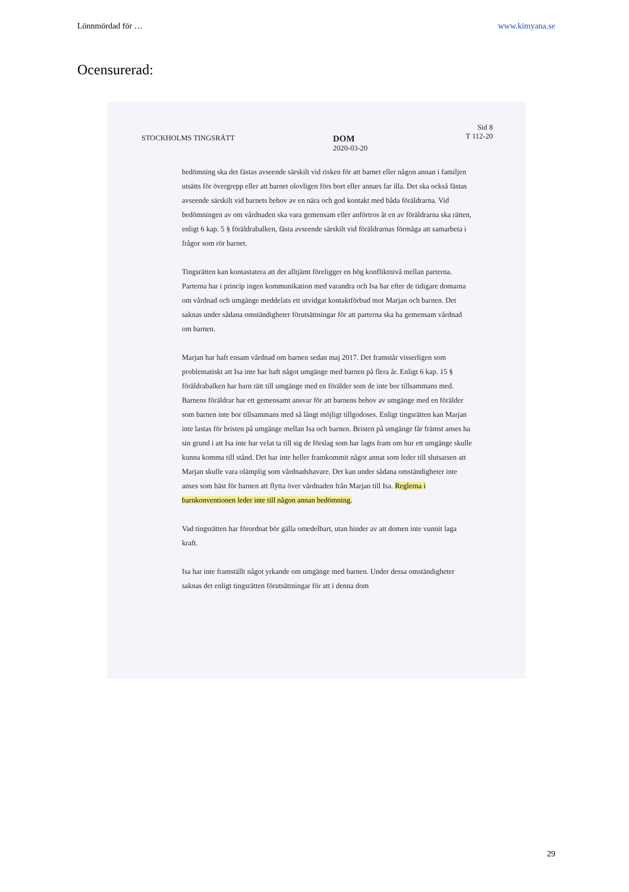Lönnmördad för … www.kimyana.se
Ocensurerad:
STOCKHOLMS TINGSRÄTT
DOM
2020-03-20
Sid 8
T 112-20
bedömning ska det fästas avseende särskilt vid risken för att barnet eller någon annan i familjen utsätts för övergrepp eller att barnet olovligen förs bort eller annars far illa. Det ska också fästas avseende särskilt vid barnets behov av en nära och god kontakt med båda föräldrarna. Vid bedömningen av om vårdnaden ska vara gemensam eller anförtros åt en av föräldrarna ska rätten, enligt 6 kap. 5 § föräldrabalken, fästa avseende särskilt vid föräldrarnas förmåga att samarbeta i frågor som rör barnet.
Tingsrätten kan kontastatera att det alltjämt föreligger en hög konfliktnivå mellan parterna. Parterna har i princip ingen kommunikation med varandra och Isa har efter de tidigare domarna om vårdnad och umgänge meddelats ett utvidgat kontaktförbud mot Marjan och barnen. Det saknas under sådana omständigheter förutsättningar för att parterna ska ha gemensam vårdnad om barnen.
Marjan har haft ensam vårdnad om barnen sedan maj 2017. Det framstår visserligen som problematiskt att Isa inte har haft något umgänge med barnen på flera år. Enligt 6 kap. 15 § föräldrabalken har barn rätt till umgänge med en förälder som de inte bor tillsammans med. Barnens föräldrar har ett gemensamt ansvar för att barnens behov av umgänge med en förälder som barnen inte bor tillsammans med så långt möjligt tillgodoses. Enligt tingsrätten kan Marjan inte lastas för bristen på umgänge mellan Isa och barnen. Bristen på umgänge får främst anses ha sin grund i att Isa inte har velat ta till sig de förslag som har lagts fram om hur ett umgänge skulle kunna komma till stånd. Det har inte heller framkommit något annat som leder till slutsatsen att Marjan skulle vara olämplig som vårdnadshavare. Det kan under sådana omständigheter inte anses som bäst för barnen att flytta över vårdnaden från Marjan till Isa. Reglerna i barnkonventionen leder inte till någon annan bedömning.
Vad tingsrätten har förordnat bör gälla omedelbart, utan hinder av att domen inte vunnit laga kraft.
Isa har inte framställt något yrkande om umgänge med barnen. Under dessa omständigheter saknas det enligt tingsrätten förutsättningar för att i denna dom
29